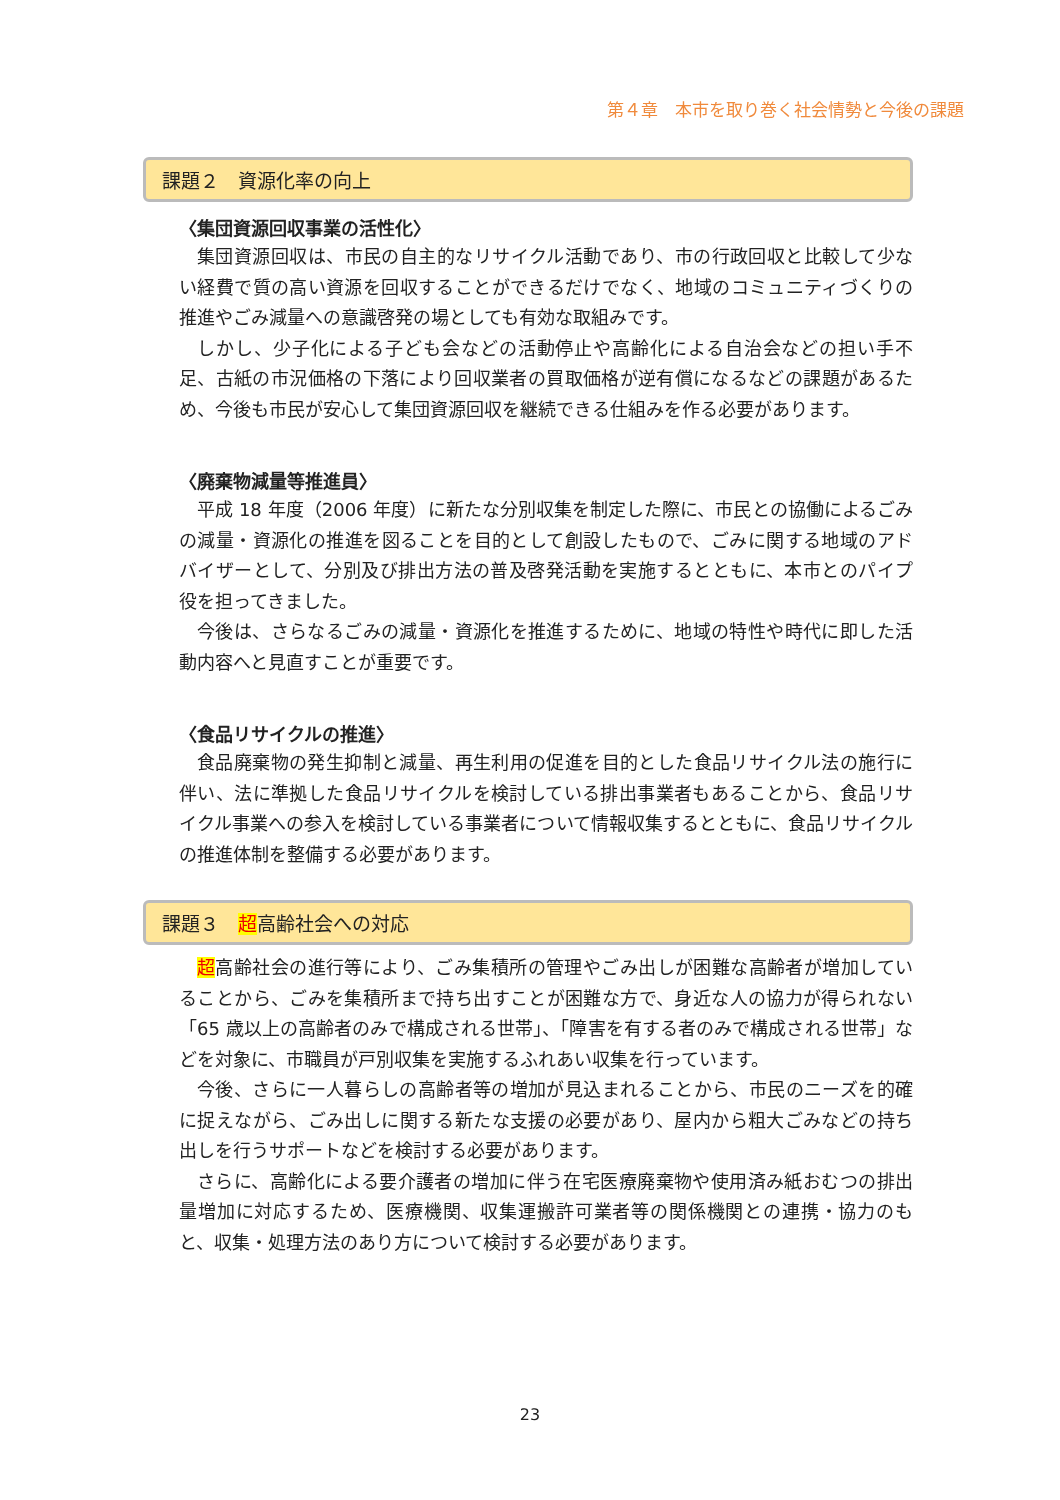第４章　本市を取り巻く社会情勢と今後の課題
課題２　資源化率の向上
〈集団資源回収事業の活性化〉
集団資源回収は、市民の自主的なリサイクル活動であり、市の行政回収と比較して少ない経費で質の高い資源を回収することができるだけでなく、地域のコミュニティづくりの推進やごみ減量への意識啓発の場としても有効な取組みです。
しかし、少子化による子ども会などの活動停止や高齢化による自治会などの担い手不足、古紙の市況価格の下落により回収業者の買取価格が逆有償になるなどの課題があるため、今後も市民が安心して集団資源回収を継続できる仕組みを作る必要があります。
〈廃棄物減量等推進員〉
平成 18 年度（2006 年度）に新たな分別収集を制定した際に、市民との協働によるごみの減量・資源化の推進を図ることを目的として創設したもので、ごみに関する地域のアドバイザーとして、分別及び排出方法の普及啓発活動を実施するとともに、本市とのパイプ役を担ってきました。
今後は、さらなるごみの減量・資源化を推進するために、地域の特性や時代に即した活動内容へと見直すことが重要です。
〈食品リサイクルの推進〉
食品廃棄物の発生抑制と減量、再生利用の促進を目的とした食品リサイクル法の施行に伴い、法に準拠した食品リサイクルを検討している排出事業者もあることから、食品リサイクル事業への参入を検討している事業者について情報収集するとともに、食品リサイクルの推進体制を整備する必要があります。
課題３　超高齢社会への対応
超高齢社会の進行等により、ごみ集積所の管理やごみ出しが困難な高齢者が増加していることから、ごみを集積所まで持ち出すことが困難な方で、身近な人の協力が得られない「65 歳以上の高齢者のみで構成される世帯」、「障害を有する者のみで構成される世帯」などを対象に、市職員が戸別収集を実施するふれあい収集を行っています。
今後、さらに一人暮らしの高齢者等の増加が見込まれることから、市民のニーズを的確に捉えながら、ごみ出しに関する新たな支援の必要があり、屋内から粗大ごみなどの持ち出しを行うサポートなどを検討する必要があります。
さらに、高齢化による要介護者の増加に伴う在宅医療廃棄物や使用済み紙おむつの排出量増加に対応するため、医療機関、収集運搬許可業者等の関係機関との連携・協力のもと、収集・処理方法のあり方について検討する必要があります。
23